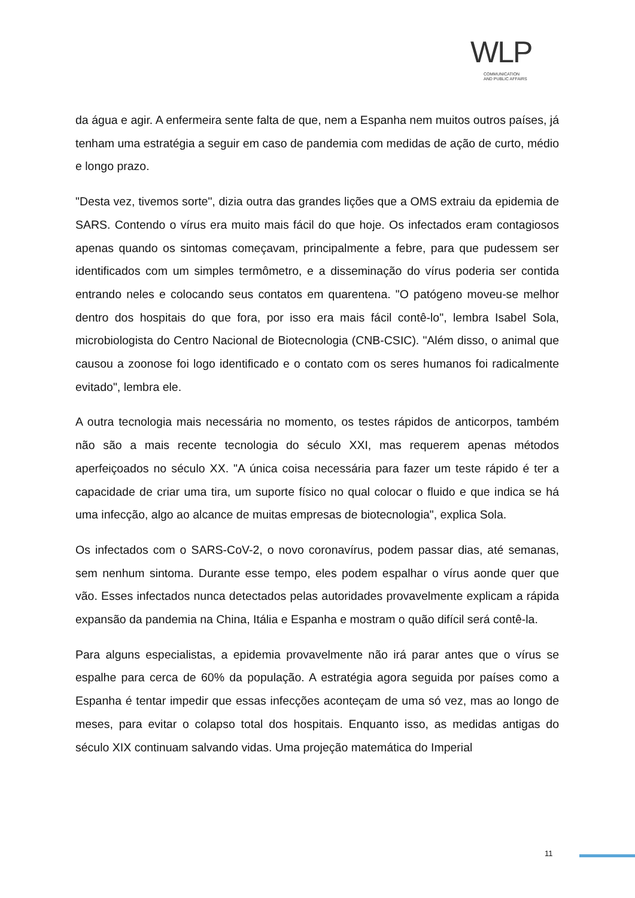WLP
COMMUNICATION
AND PUBLIC AFFAIRS
da água e agir. A enfermeira sente falta de que, nem a Espanha nem muitos outros países, já tenham uma estratégia a seguir em caso de pandemia com medidas de ação de curto, médio e longo prazo.
"Desta vez, tivemos sorte", dizia outra das grandes lições que a OMS extraiu da epidemia de SARS. Contendo o vírus era muito mais fácil do que hoje. Os infectados eram contagiosos apenas quando os sintomas começavam, principalmente a febre, para que pudessem ser identificados com um simples termômetro, e a disseminação do vírus poderia ser contida entrando neles e colocando seus contatos em quarentena. "O patógeno moveu-se melhor dentro dos hospitais do que fora, por isso era mais fácil contê-lo", lembra Isabel Sola, microbiologista do Centro Nacional de Biotecnologia (CNB-CSIC). "Além disso, o animal que causou a zoonose foi logo identificado e o contato com os seres humanos foi radicalmente evitado", lembra ele.
A outra tecnologia mais necessária no momento, os testes rápidos de anticorpos, também não são a mais recente tecnologia do século XXI, mas requerem apenas métodos aperfeiçoados no século XX. "A única coisa necessária para fazer um teste rápido é ter a capacidade de criar uma tira, um suporte físico no qual colocar o fluido e que indica se há uma infecção, algo ao alcance de muitas empresas de biotecnologia", explica Sola.
Os infectados com o SARS-CoV-2, o novo coronavírus, podem passar dias, até semanas, sem nenhum sintoma. Durante esse tempo, eles podem espalhar o vírus aonde quer que vão. Esses infectados nunca detectados pelas autoridades provavelmente explicam a rápida expansão da pandemia na China, Itália e Espanha e mostram o quão difícil será contê-la.
Para alguns especialistas, a epidemia provavelmente não irá parar antes que o vírus se espalhe para cerca de 60% da população. A estratégia agora seguida por países como a Espanha é tentar impedir que essas infecções aconteçam de uma só vez, mas ao longo de meses, para evitar o colapso total dos hospitais. Enquanto isso, as medidas antigas do século XIX continuam salvando vidas. Uma projeção matemática do Imperial
11